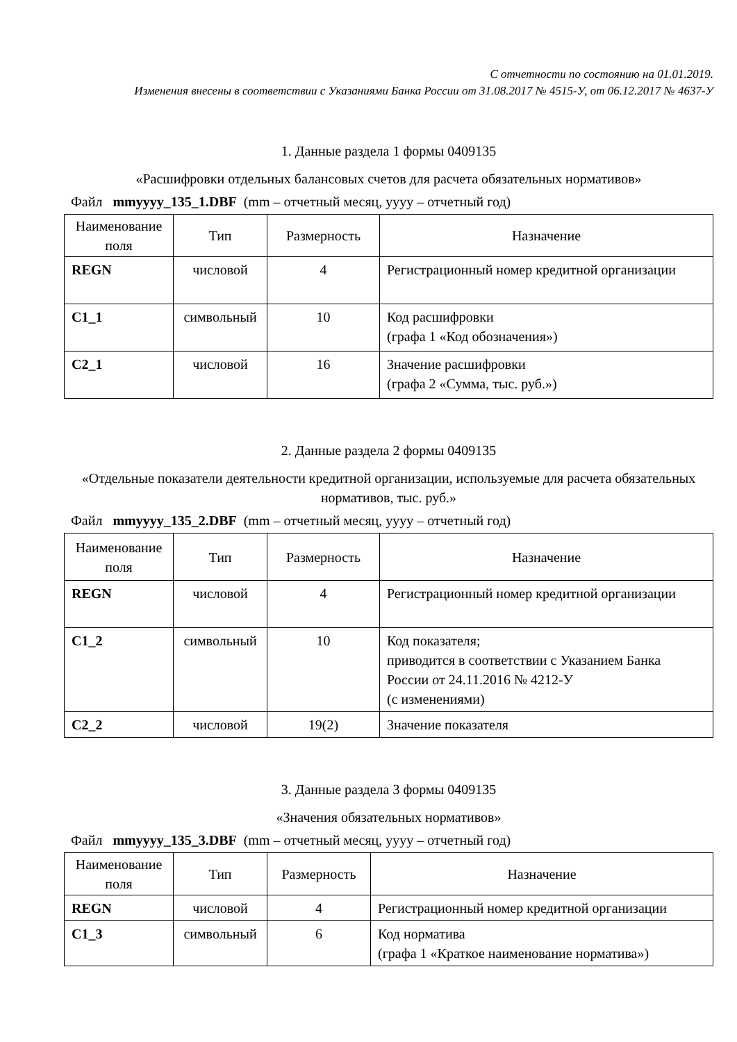С отчетности по состоянию на 01.01.2019.
Изменения внесены в соответствии с Указаниями Банка России от 31.08.2017 № 4515-У, от 06.12.2017 № 4637-У
1. Данные раздела 1 формы 0409135
«Расшифровки отдельных балансовых счетов для расчета обязательных нормативов»
Файл mmyyyy_135_1.DBF (mm – отчетный месяц, yyyy – отчетный год)
| Наименование поля | Тип | Размерность | Назначение |
| --- | --- | --- | --- |
| REGN | числовой | 4 | Регистрационный номер кредитной организации |
| C1_1 | символьный | 10 | Код расшифровки (графа 1 «Код обозначения») |
| C2_1 | числовой | 16 | Значение расшифровки (графа 2 «Сумма, тыс. руб.») |
2. Данные раздела 2 формы 0409135
«Отдельные показатели деятельности кредитной организации, используемые для расчета обязательных нормативов, тыс. руб.»
Файл mmyyyy_135_2.DBF (mm – отчетный месяц, yyyy – отчетный год)
| Наименование поля | Тип | Размерность | Назначение |
| --- | --- | --- | --- |
| REGN | числовой | 4 | Регистрационный номер кредитной организации |
| C1_2 | символьный | 10 | Код показателя; приводится в соответствии с Указанием Банка России от 24.11.2016 № 4212-У (с изменениями) |
| C2_2 | числовой | 19(2) | Значение показателя |
3. Данные раздела 3 формы 0409135
«Значения обязательных нормативов»
Файл mmyyyy_135_3.DBF (mm – отчетный месяц, yyyy – отчетный год)
| Наименование поля | Тип | Размерность | Назначение |
| --- | --- | --- | --- |
| REGN | числовой | 4 | Регистрационный номер кредитной организации |
| C1_3 | символьный | 6 | Код норматива (графа 1 «Краткое наименование норматива») |